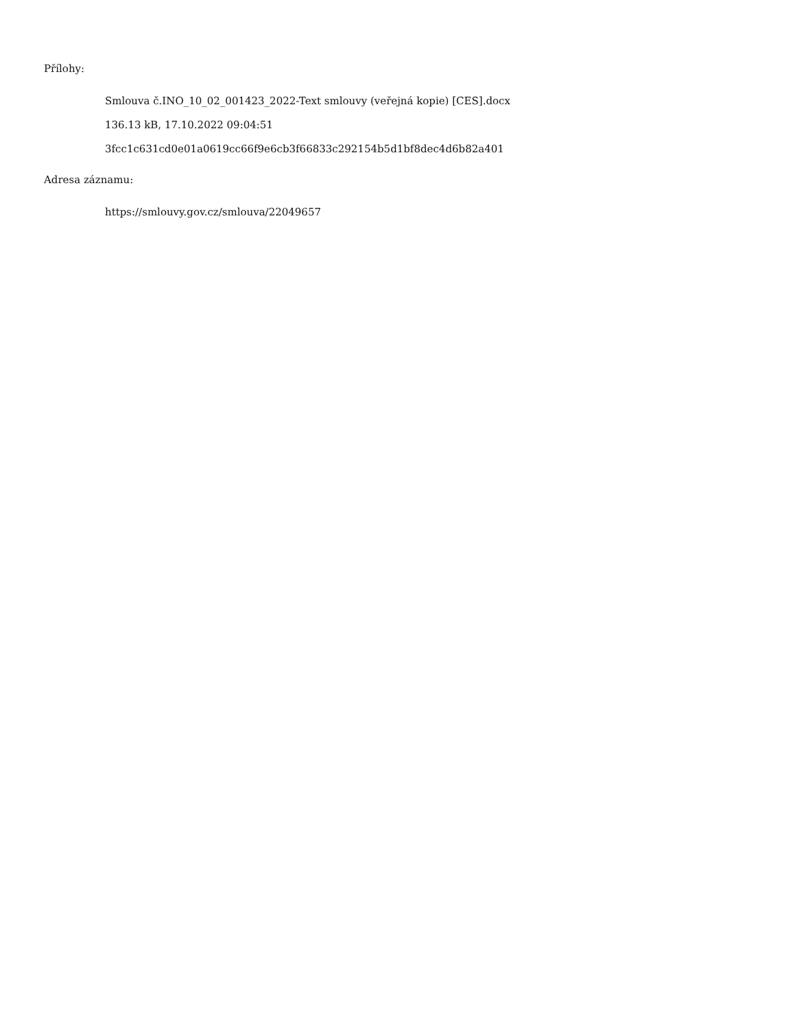Přílohy:
Smlouva č.INO_10_02_001423_2022-Text smlouvy (veřejná kopie) [CES].docx
136.13 kB, 17.10.2022 09:04:51
3fcc1c631cd0e01a0619cc66f9e6cb3f66833c292154b5d1bf8dec4d6b82a401
Adresa záznamu:
https://smlouvy.gov.cz/smlouva/22049657